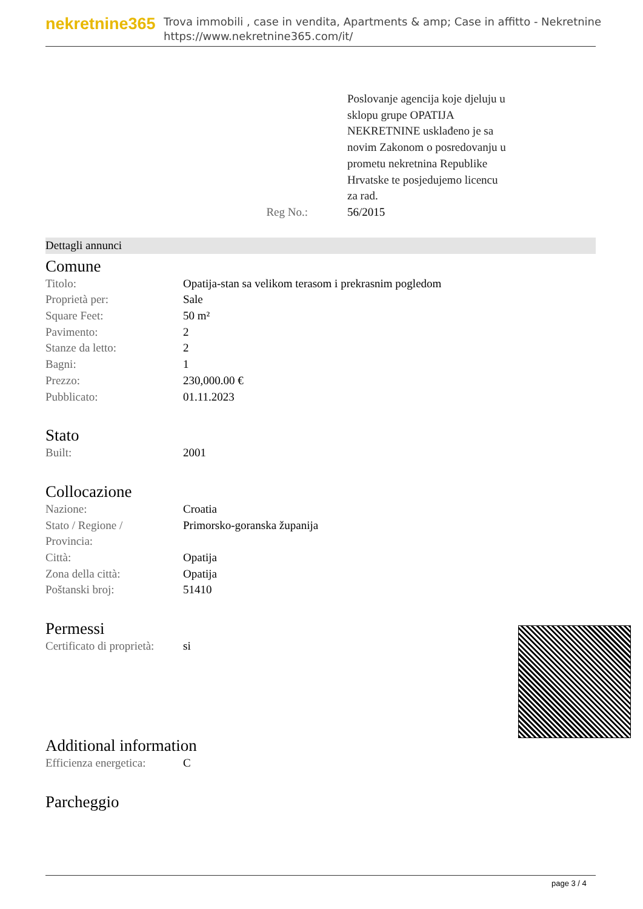nekretnine365
Trova immobili , case in vendita, Apartments & amp; Case in affitto - Nekretnine
https://www.nekretnine365.com/it/
Poslovanje agencija koje djeluju u sklopu grupe OPATIJA NEKRETNINE usklađeno je sa novim Zakonom o posredovanju u prometu nekretnina Republike Hrvatske te posjedujemo licencu za rad.
Reg No.: 56/2015
Dettagli annunci
Comune
| Titolo: | Opatija-stan sa velikom terasom i prekrasnim pogledom |
| Proprietà per: | Sale |
| Square Feet: | 50 m² |
| Pavimento: | 2 |
| Stanze da letto: | 2 |
| Bagni: | 1 |
| Prezzo: | 230,000.00 € |
| Pubblicato: | 01.11.2023 |
Stato
| Built: | 2001 |
Collocazione
| Nazione: | Croatia |
| Stato / Regione / Provincia: | Primorsko-goranska županija |
| Città: | Opatija |
| Zona della città: | Opatija |
| Poštanski broj: | 51410 |
Permessi
| Certificato di proprietà: | si |
Additional information
| Efficienza energetica: | C |
Parcheggio
page 3 / 4